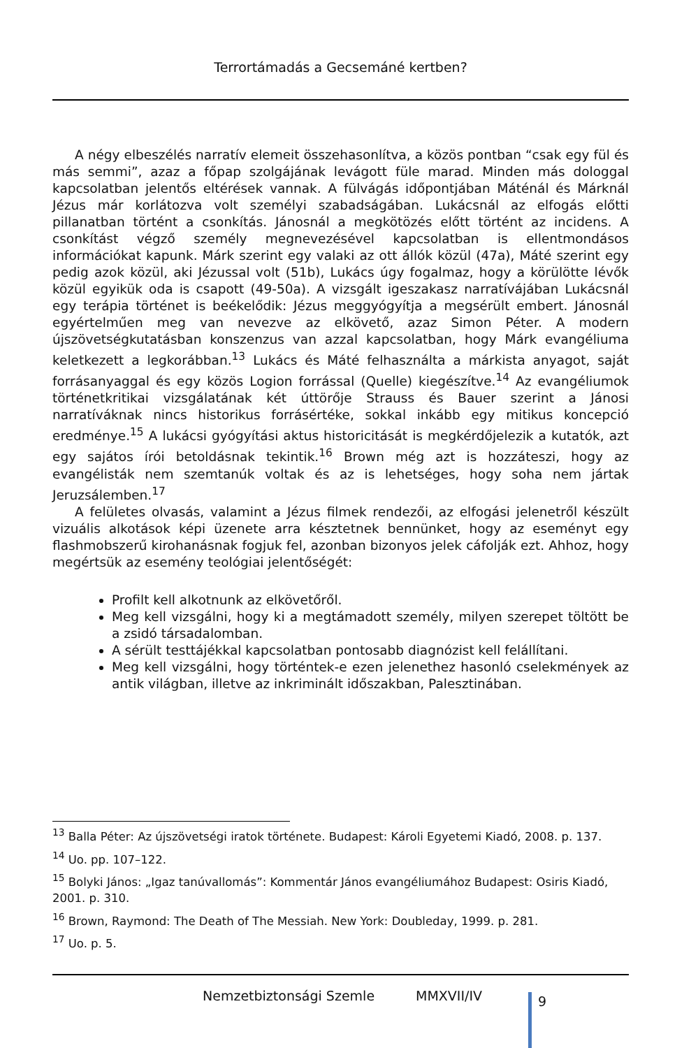Terrortámadás a Gecsemáné kertben?
A négy elbeszélés narratív elemeit összehasonlítva, a közös pontban “csak egy fül és más semmi”, azaz a főpap szolgájának levágott füle marad. Minden más dologgal kapcsolatban jelentős eltérések vannak. A fülvágás időpontjában Máténál és Márknál Jézus már korlátozva volt személyi szabadságában. Lukácsnál az elfogás előtti pillanatban történt a csonkítás. Jánosnál a megkötözés előtt történt az incidens. A csonkítást végző személy megnevezésével kapcsolatban is ellentmondásos információkat kapunk. Márk szerint egy valaki az ott állók közül (47a), Máté szerint egy pedig azok közül, aki Jézussal volt (51b), Lukács úgy fogalmaz, hogy a körülötte lévők közül egyikük oda is csapott (49-50a). A vizsgált igeszakasz narratívájában Lukácsnál egy terápia történet is beékelődik: Jézus meggyógyítja a megsérült embert. Jánosnál egyértelműen meg van nevezve az elkövető, azaz Simon Péter. A modern újszövetségkutatásban konszenzus van azzal kapcsolatban, hogy Márk evangéliuma keletkezett a legkorábban.<sup>13</sup> Lukács és Máté felhasználta a márkista anyagot, saját forrásanyaggal és egy közös Logion forrással (Quelle) kiegészítve.<sup>14</sup> Az evangéliumok történetkritikai vizsgálatának két úttörője Strauss és Bauer szerint a Jánosi narratíváknak nincs historikus forrásértéke, sokkal inkább egy mitikus koncepció eredménye.<sup>15</sup> A lukácsi gyógyítási aktus historicitását is megkérdőjelezik a kutatók, azt egy sajátos írói betoldásnak tekintik.<sup>16</sup> Brown még azt is hozzáteszi, hogy az evangélisták nem szemtanúk voltak és az is lehetséges, hogy soha nem jártak Jeruzsálemben.<sup>17</sup>
A felületes olvasás, valamint a Jézus filmek rendezői, az elfogási jelenetről készült vizuális alkotások képi üzenete arra késztetnek bennünket, hogy az eseményt egy flashmobszerű kirohanásnak fogjuk fel, azonban bizonyos jelek cáfolják ezt. Ahhoz, hogy megértsük az esemény teológiai jelentőségét:
Profilt kell alkotnunk az elkövetőről.
Meg kell vizsgálni, hogy ki a megtámadott személy, milyen szerepet töltött be a zsidó társadalomban.
A sérült testtájékkal kapcsolatban pontosabb diagnózist kell felállítani.
Meg kell vizsgálni, hogy történtek-e ezen jelenethez hasonló cselekmények az antik világban, illetve az inkriminált időszakban, Palesztinában.
<sup>13</sup> Balla Péter: Az újszövetségi iratok története. Budapest: Károli Egyetemi Kiadó, 2008. p. 137.
<sup>14</sup> Uo. pp. 107–122.
<sup>15</sup> Bolyki János: „Igaz tanúvallomás”: Kommentár János evangéliumához Budapest: Osiris Kiadó, 2001. p. 310.
<sup>16</sup> Brown, Raymond: The Death of The Messiah. New York: Doubleday, 1999. p. 281.
<sup>17</sup> Uo. p. 5.
Nemzetbiztonsági Szemle MMXVII/IV 9